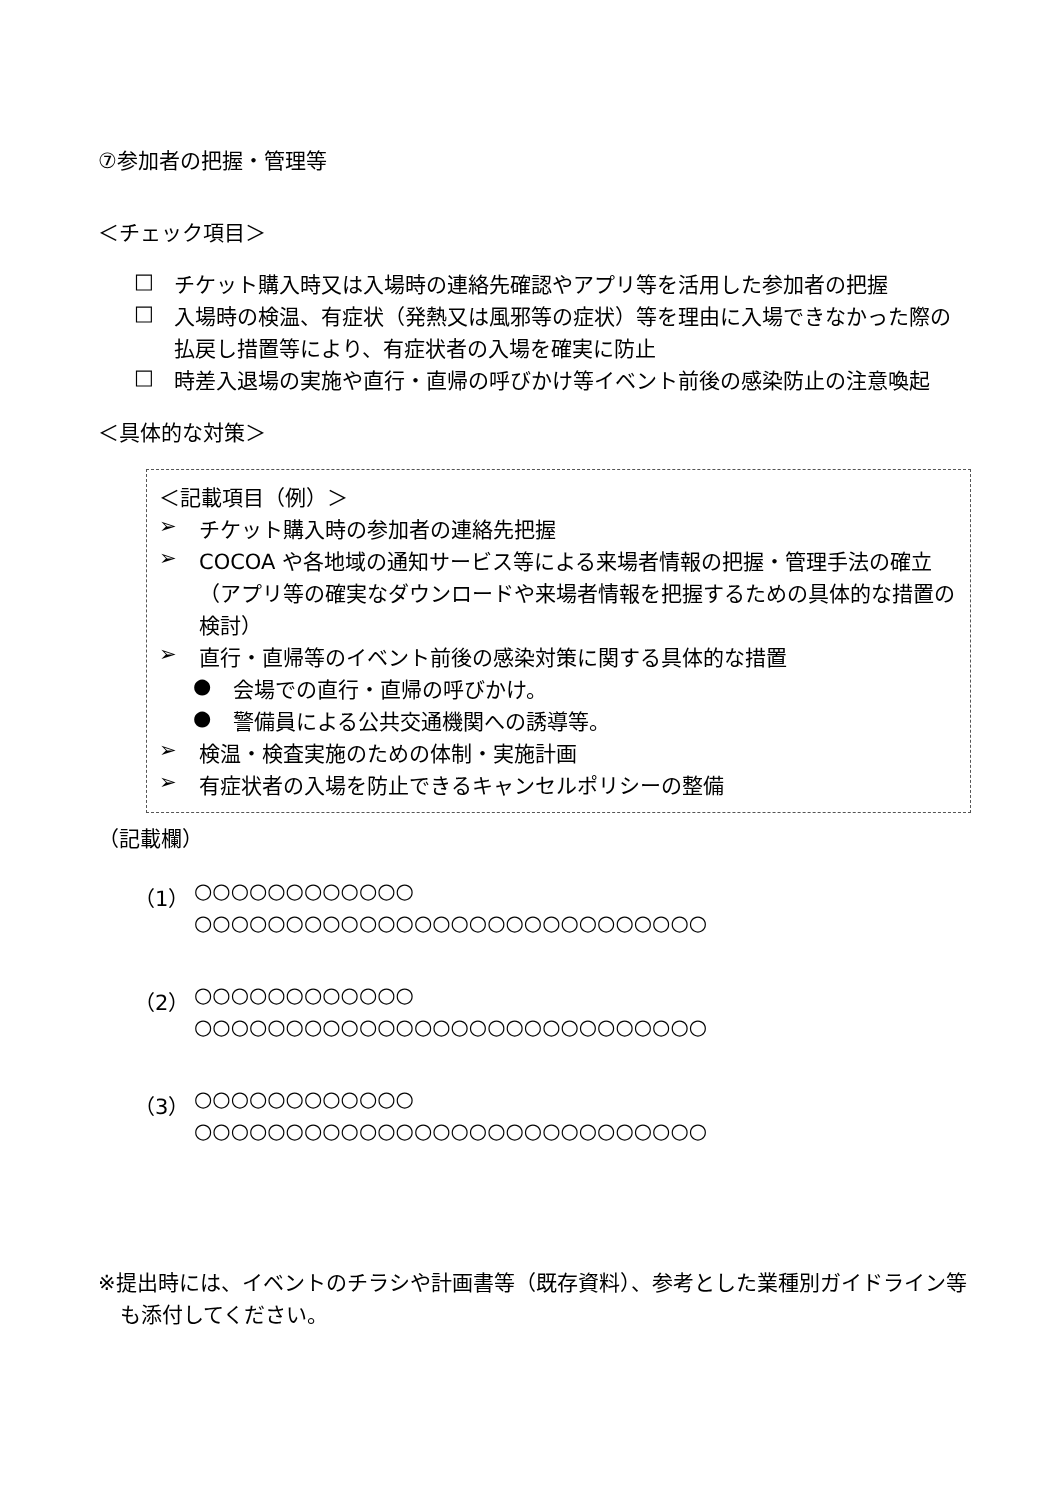⑦参加者の把握・管理等
＜チェック項目＞
□
チケット購入時又は入場時の連絡先確認やアプリ等を活用した参加者の把握
□
入場時の検温、有症状（発熱又は風邪等の症状）等を理由に入場できなかった際の払戻し措置等により、有症状者の入場を確実に防止
□
時差入退場の実施や直行・直帰の呼びかけ等イベント前後の感染防止の注意喚起
＜具体的な対策＞
＜記載項目（例）＞
➢
チケット購入時の参加者の連絡先把握
➢
COCOA や各地域の通知サービス等による来場者情報の把握・管理手法の確立（アプリ等の確実なダウンロードや来場者情報を把握するための具体的な措置の検討）
➢
直行・直帰等のイベント前後の感染対策に関する具体的な措置
●
会場での直行・直帰の呼びかけ。
●
警備員による公共交通機関への誘導等。
➢
検温・検査実施のための体制・実施計画
➢
有症状者の入場を防止できるキャンセルポリシーの整備
（記載欄）
（1）
○○○○○○○○○○○○
○○○○○○○○○○○○○○○○○○○○○○○○○○○○
（2）
○○○○○○○○○○○○
○○○○○○○○○○○○○○○○○○○○○○○○○○○○
（3）
○○○○○○○○○○○○
○○○○○○○○○○○○○○○○○○○○○○○○○○○○
※提出時には、イベントのチラシや計画書等（既存資料）、参考とした業種別ガイドライン等も添付してください。